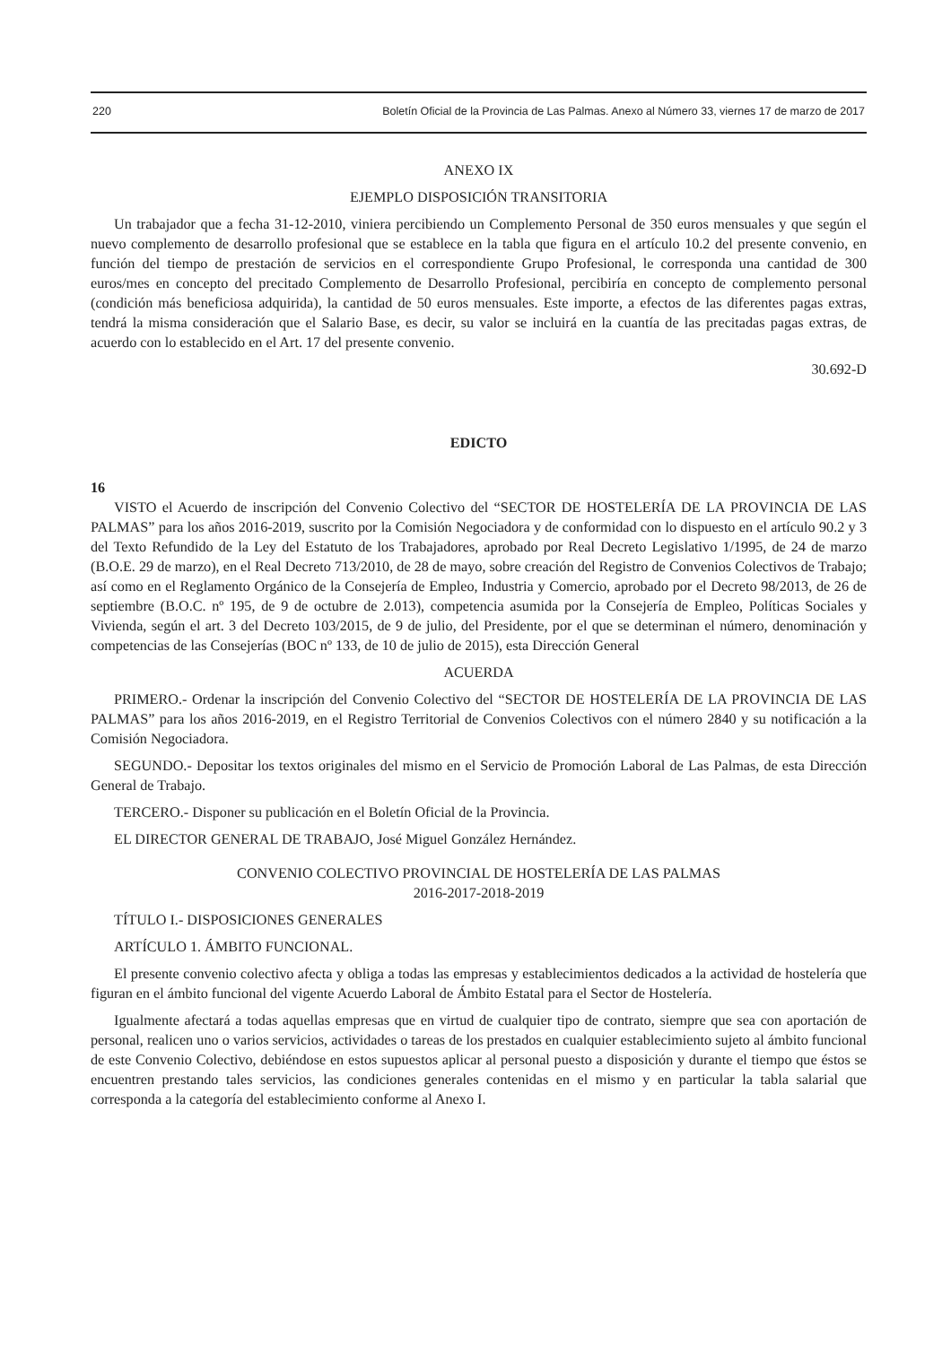220 Boletín Oficial de la Provincia de Las Palmas. Anexo al Número 33, viernes 17 de marzo de 2017
ANEXO IX
EJEMPLO DISPOSICIÓN TRANSITORIA
Un trabajador que a fecha 31-12-2010, viniera percibiendo un Complemento Personal de 350 euros mensuales y que según el nuevo complemento de desarrollo profesional que se establece en la tabla que figura en el artículo 10.2 del presente convenio, en función del tiempo de prestación de servicios en el correspondiente Grupo Profesional, le corresponda una cantidad de 300 euros/mes en concepto del precitado Complemento de Desarrollo Profesional, percibiría en concepto de complemento personal (condición más beneficiosa adquirida), la cantidad de 50 euros mensuales. Este importe, a efectos de las diferentes pagas extras, tendrá la misma consideración que el Salario Base, es decir, su valor se incluirá en la cuantía de las precitadas pagas extras, de acuerdo con lo establecido en el Art. 17 del presente convenio.
30.692-D
EDICTO
16
VISTO el Acuerdo de inscripción del Convenio Colectivo del “SECTOR DE HOSTELERÍA DE LA PROVINCIA DE LAS PALMAS” para los años 2016-2019, suscrito por la Comisión Negociadora y de conformidad con lo dispuesto en el artículo 90.2 y 3 del Texto Refundido de la Ley del Estatuto de los Trabajadores, aprobado por Real Decreto Legislativo 1/1995, de 24 de marzo (B.O.E. 29 de marzo), en el Real Decreto 713/2010, de 28 de mayo, sobre creación del Registro de Convenios Colectivos de Trabajo; así como en el Reglamento Orgánico de la Consejería de Empleo, Industria y Comercio, aprobado por el Decreto 98/2013, de 26 de septiembre (B.O.C. nº 195, de 9 de octubre de 2.013), competencia asumida por la Consejería de Empleo, Políticas Sociales y Vivienda, según el art. 3 del Decreto 103/2015, de 9 de julio, del Presidente, por el que se determinan el número, denominación y competencias de las Consejerías (BOC nº 133, de 10 de julio de 2015), esta Dirección General
ACUERDA
PRIMERO.- Ordenar la inscripción del Convenio Colectivo del “SECTOR DE HOSTELERÍA DE LA PROVINCIA DE LAS PALMAS” para los años 2016-2019, en el Registro Territorial de Convenios Colectivos con el número 2840 y su notificación a la Comisión Negociadora.
SEGUNDO.- Depositar los textos originales del mismo en el Servicio de Promoción Laboral de Las Palmas, de esta Dirección General de Trabajo.
TERCERO.- Disponer su publicación en el Boletín Oficial de la Provincia.
EL DIRECTOR GENERAL DE TRABAJO, José Miguel González Hernández.
CONVENIO COLECTIVO PROVINCIAL DE HOSTELERÍA DE LAS PALMAS
2016-2017-2018-2019
TÍTULO I.- DISPOSICIONES GENERALES
ARTÍCULO 1. ÁMBITO FUNCIONAL.
El presente convenio colectivo afecta y obliga a todas las empresas y establecimientos dedicados a la actividad de hostelería que figuran en el ámbito funcional del vigente Acuerdo Laboral de Ámbito Estatal para el Sector de Hostelería.
Igualmente afectará a todas aquellas empresas que en virtud de cualquier tipo de contrato, siempre que sea con aportación de personal, realicen uno o varios servicios, actividades o tareas de los prestados en cualquier establecimiento sujeto al ámbito funcional de este Convenio Colectivo, debiéndose en estos supuestos aplicar al personal puesto a disposición y durante el tiempo que éstos se encuentren prestando tales servicios, las condiciones generales contenidas en el mismo y en particular la tabla salarial que corresponda a la categoría del establecimiento conforme al Anexo I.